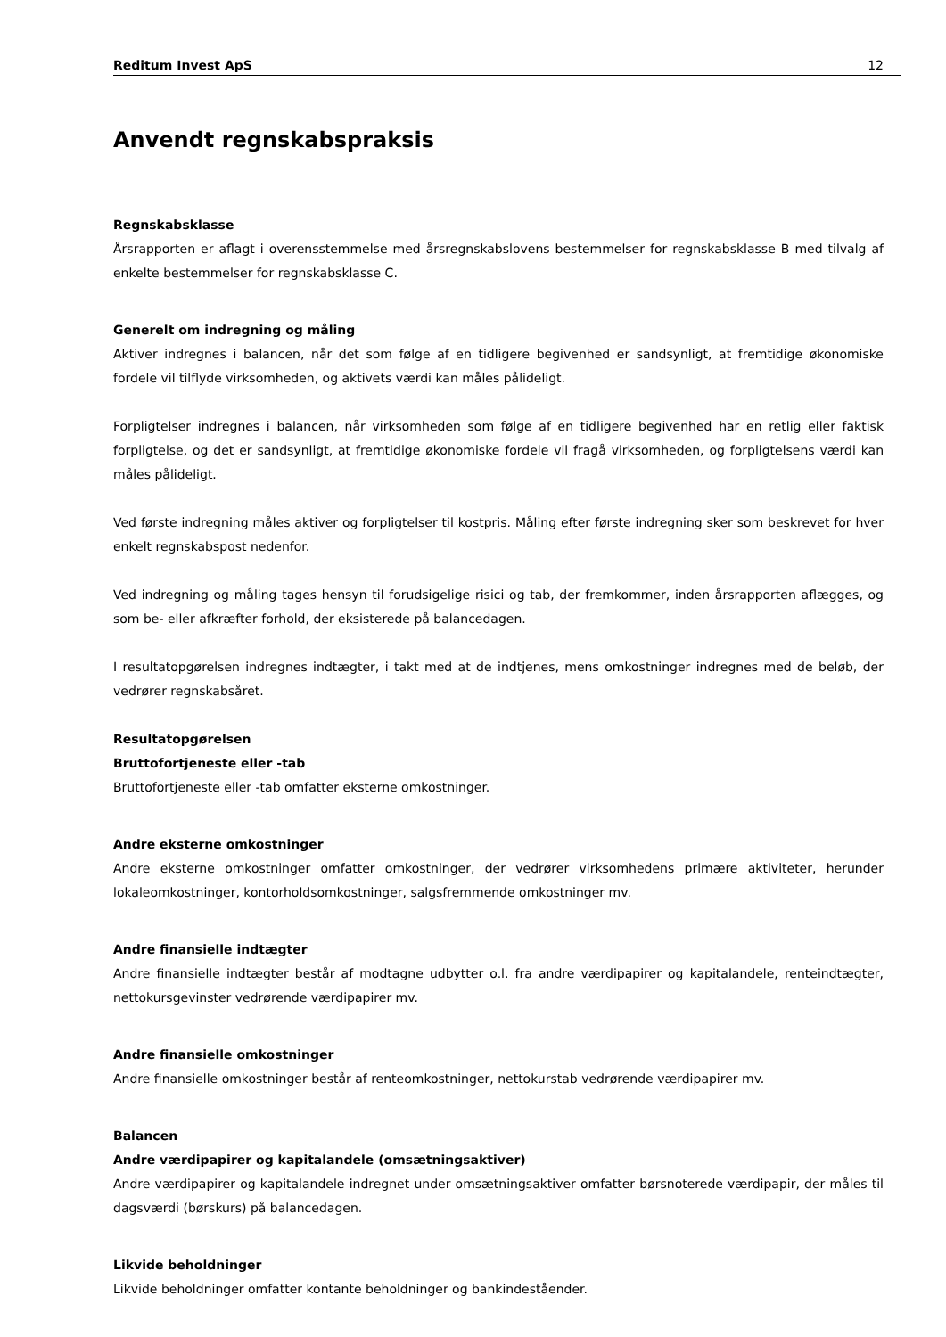Reditum Invest ApS 12
Anvendt regnskabspraksis
Regnskabsklasse
Årsrapporten er aflagt i overensstemmelse med årsregnskabslovens bestemmelser for regnskabsklasse B med tilvalg af enkelte bestemmelser for regnskabsklasse C.
Generelt om indregning og måling
Aktiver indregnes i balancen, når det som følge af en tidligere begivenhed er sandsynligt, at fremtidige økonomiske fordele vil tilflyde virksomheden, og aktivets værdi kan måles pålideligt.
Forpligtelser indregnes i balancen, når virksomheden som følge af en tidligere begivenhed har en retlig eller faktisk forpligtelse, og det er sandsynligt, at fremtidige økonomiske fordele vil fragå virksomheden, og forpligtelsens værdi kan måles pålideligt.
Ved første indregning måles aktiver og forpligtelser til kostpris. Måling efter første indregning sker som beskrevet for hver enkelt regnskabspost nedenfor.
Ved indregning og måling tages hensyn til forudsigelige risici og tab, der fremkommer, inden årsrapporten aflægges, og som be- eller afkræfter forhold, der eksisterede på balancedagen.
I resultatopgørelsen indregnes indtægter, i takt med at de indtjenes, mens omkostninger indregnes med de beløb, der vedrører regnskabsåret.
Resultatopgørelsen
Bruttofortjeneste eller -tab
Bruttofortjeneste eller -tab omfatter eksterne omkostninger.
Andre eksterne omkostninger
Andre eksterne omkostninger omfatter omkostninger, der vedrører virksomhedens primære aktiviteter, herunder lokaleomkostninger, kontorholdsomkostninger, salgsfremmende omkostninger mv.
Andre finansielle indtægter
Andre finansielle indtægter består af modtagne udbytter o.l. fra andre værdipapirer og kapitalandele, renteindtægter, nettokursgevinster vedrørende værdipapirer mv.
Andre finansielle omkostninger
Andre finansielle omkostninger består af renteomkostninger, nettokurstab vedrørende værdipapirer mv.
Balancen
Andre værdipapirer og kapitalandele (omsætningsaktiver)
Andre værdipapirer og kapitalandele indregnet under omsætningsaktiver omfatter børsnoterede værdipapir, der måles til dagsværdi (børskurs) på balancedagen.
Likvide beholdninger
Likvide beholdninger omfatter kontante beholdninger og bankindeståender.